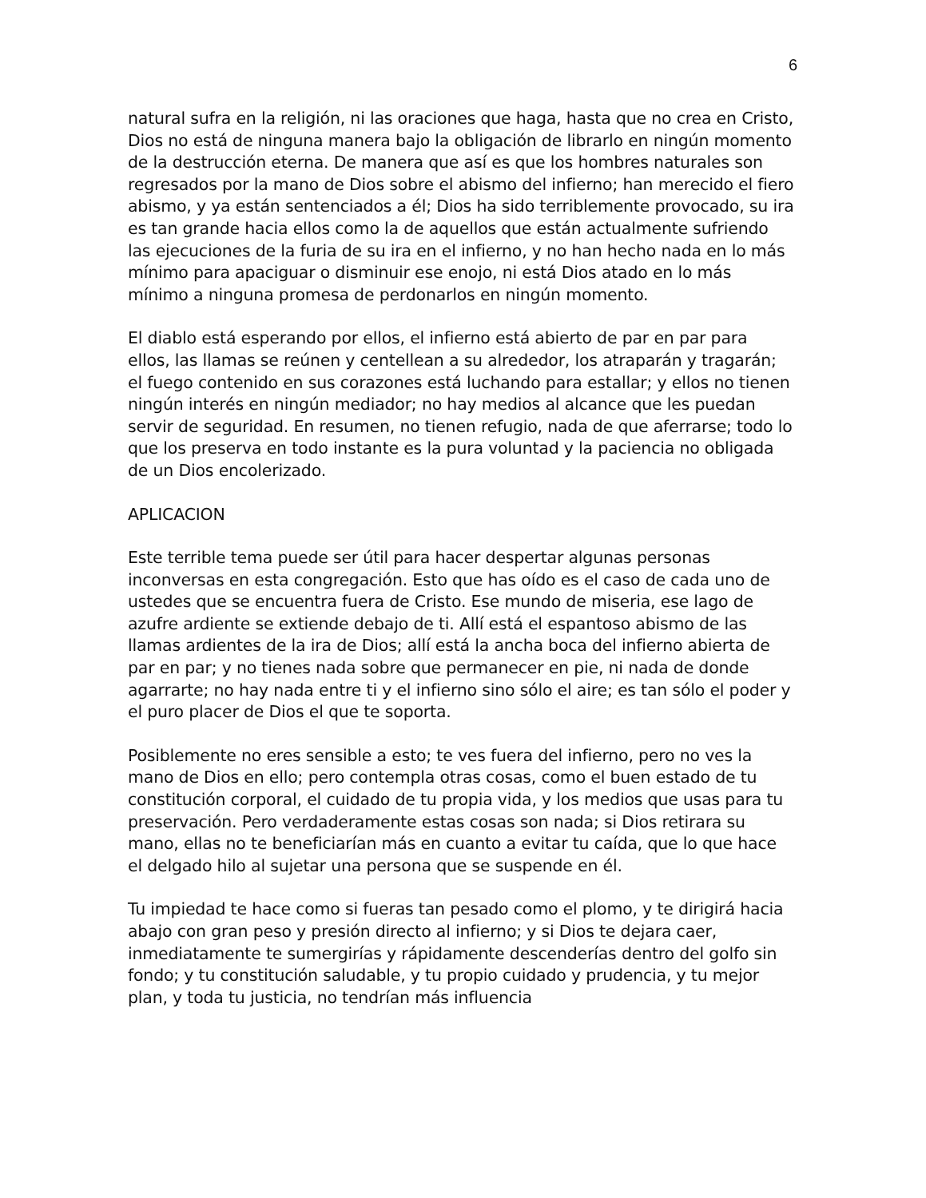6
natural sufra en la religión, ni las oraciones que haga, hasta que no crea en Cristo, Dios no está de ninguna manera bajo la obligación de librarlo en ningún momento de la destrucción eterna. De manera que así es que los hombres naturales son regresados por la mano de Dios sobre el abismo del infierno; han merecido el fiero abismo, y ya están sentenciados a él; Dios ha sido terriblemente provocado, su ira es tan grande hacia ellos como la de aquellos que están actualmente sufriendo las ejecuciones de la furia de su ira en el infierno, y no han hecho nada en lo más mínimo para apaciguar o disminuir ese enojo, ni está Dios atado en lo más mínimo a ninguna promesa de perdonarlos en ningún momento.
El diablo está esperando por ellos, el infierno está abierto de par en par para ellos, las llamas se reúnen y centellean a su alrededor, los atraparán y tragarán; el fuego contenido en sus corazones está luchando para estallar; y ellos no tienen ningún interés en ningún mediador; no hay medios al alcance que les puedan servir de seguridad. En resumen, no tienen refugio, nada de que aferrarse; todo lo que los preserva en todo instante es la pura voluntad y la paciencia no obligada de un Dios encolerizado.
APLICACION
Este terrible tema puede ser útil para hacer despertar algunas personas inconversas en esta congregación. Esto que has oído es el caso de cada uno de ustedes que se encuentra fuera de Cristo. Ese mundo de miseria, ese lago de azufre ardiente se extiende debajo de ti. Allí está el espantoso abismo de las llamas ardientes de la ira de Dios; allí está la ancha boca del infierno abierta de par en par; y no tienes nada sobre que permanecer en pie, ni nada de donde agarrarte; no hay nada entre ti y el infierno sino sólo el aire; es tan sólo el poder y el puro placer de Dios el que te soporta.
Posiblemente no eres sensible a esto; te ves fuera del infierno, pero no ves la mano de Dios en ello; pero contempla otras cosas, como el buen estado de tu constitución corporal, el cuidado de tu propia vida, y los medios que usas para tu preservación. Pero verdaderamente estas cosas son nada; si Dios retirara su mano, ellas no te beneficiarían más en cuanto a evitar tu caída, que lo que hace el delgado hilo al sujetar una persona que se suspende en él.
Tu impiedad te hace como si fueras tan pesado como el plomo, y te dirigirá hacia abajo con gran peso y presión directo al infierno; y si Dios te dejara caer, inmediatamente te sumergirías y rápidamente descenderías dentro del golfo sin fondo; y tu constitución saludable, y tu propio cuidado y prudencia, y tu mejor plan, y toda tu justicia, no tendrían más influencia